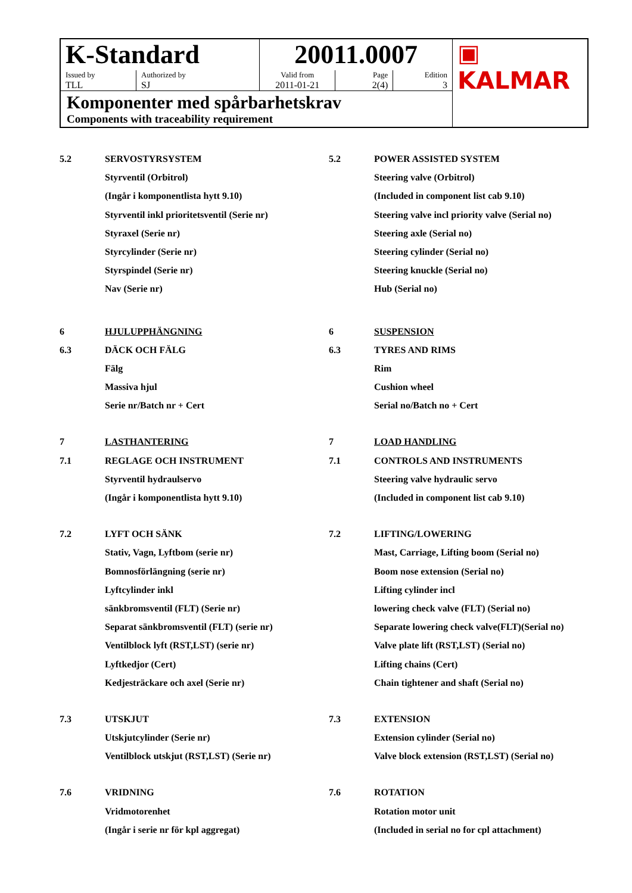| K-Standard | | 20011.0007 | | | ▣ KALMAR |
| Issued by TLL | Authorized by SJ | Valid from 2011-01-21 | Page 2(4) | Edition 3 | |
| Komponenter med spårbarhetskrav Components with traceability requirement | | | | | |
5.2 SERVOSTYRSYSTEM 5.2 POWER ASSISTED SYSTEM
Styrventil (Orbitrol) Steering valve (Orbitrol)
(Ingår i komponentlista hytt 9.10) (Included in component list cab 9.10)
Styrventil inkl prioritetsventil (Serie nr) Steering valve incl priority valve (Serial no)
Styraxel (Serie nr) Steering axle (Serial no)
Styrcylinder (Serie nr) Steering cylinder (Serial no)
Styrspindel (Serie nr) Steering knuckle (Serial no)
Nav (Serie nr) Hub (Serial no)
6 HJULUPPHÄNGNING 6 SUSPENSION
6.3 DÄCK OCH FÄLG 6.3 TYRES AND RIMS
Fälg Rim
Massiva hjul Cushion wheel
Serie nr/Batch nr + Cert Serial no/Batch no + Cert
7 LASTHANTERING 7 LOAD HANDLING
7.1 REGLAGE OCH INSTRUMENT 7.1 CONTROLS AND INSTRUMENTS
Styrventil hydraulservo Steering valve hydraulic servo
(Ingår i komponentlista hytt 9.10) (Included in component list cab 9.10)
7.2 LYFT OCH SÄNK 7.2 LIFTING/LOWERING
Stativ, Vagn, Lyftbom (serie nr) Mast, Carriage, Lifting boom (Serial no)
Bomnosförlängning (serie nr) Boom nose extension (Serial no)
Lyftcylinder inkl Lifting cylinder incl
sänkbromsventil (FLT) (Serie nr) lowering check valve (FLT) (Serial no)
Separat sänkbromsventil (FLT) (serie nr) Separate lowering check valve(FLT)(Serial no)
Ventilblock lyft (RST,LST) (serie nr) Valve plate lift (RST,LST) (Serial no)
Lyftkedjor (Cert) Lifting chains (Cert)
Kedjesträckare och axel (Serie nr) Chain tightener and shaft (Serial no)
7.3 UTSKJUT 7.3 EXTENSION
Utskjutcylinder (Serie nr) Extension cylinder (Serial no)
Ventilblock utskjut (RST,LST) (Serie nr) Valve block extension (RST,LST) (Serial no)
7.6 VRIDNING 7.6 ROTATION
Vridmotorenhet Rotation motor unit
(Ingår i serie nr för kpl aggregat) (Included in serial no for cpl attachment)